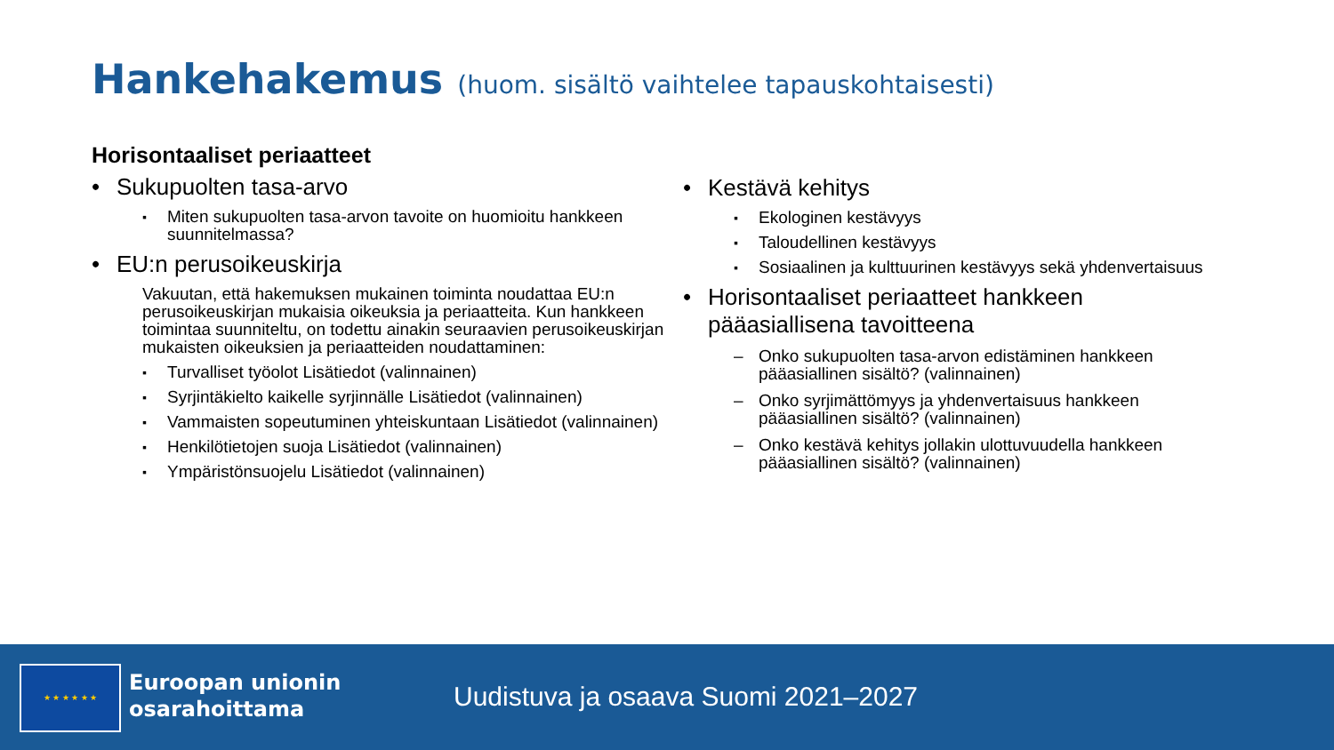Hankehakemus (huom. sisältö vaihtelee tapauskohtaisesti)
Horisontaaliset periaatteet
Sukupuolten tasa-arvo
Miten sukupuolten tasa-arvon tavoite on huomioitu hankkeen suunnitelmassa?
EU:n perusoikeuskirja
Vakuutan, että hakemuksen mukainen toiminta noudattaa EU:n perusoikeuskirjan mukaisia oikeuksia ja periaatteita. Kun hankkeen toimintaa suunniteltu, on todettu ainakin seuraavien perusoikeuskirjan mukaisten oikeuksien ja periaatteiden noudattaminen:
Turvalliset työolot Lisätiedot (valinnainen)
Syrjintäkielto kaikelle syrjinnälle Lisätiedot (valinnainen)
Vammaisten sopeutuminen yhteiskuntaan Lisätiedot (valinnainen)
Henkilötietojen suoja Lisätiedot (valinnainen)
Ympäristönsuojelu Lisätiedot (valinnainen)
Kestävä kehitys
Ekologinen kestävyys
Taloudellinen kestävyys
Sosiaalinen ja kulttuurinen kestävyys sekä yhdenvertaisuus
Horisontaaliset periaatteet hankkeen pääasiallisena tavoitteena
Onko sukupuolten tasa-arvon edistäminen hankkeen pääasiallinen sisältö? (valinnainen)
Onko syrjimättömyys ja yhdenvertaisuus hankkeen pääasiallinen sisältö? (valinnainen)
Onko kestävä kehitys jollakin ulottuvuudella hankkeen pääasiallinen sisältö? (valinnainen)
★ ★ ★ ★ ★ ★
Euroopan unionin
osarahoittama
Uudistuva ja osaava Suomi 2021–2027